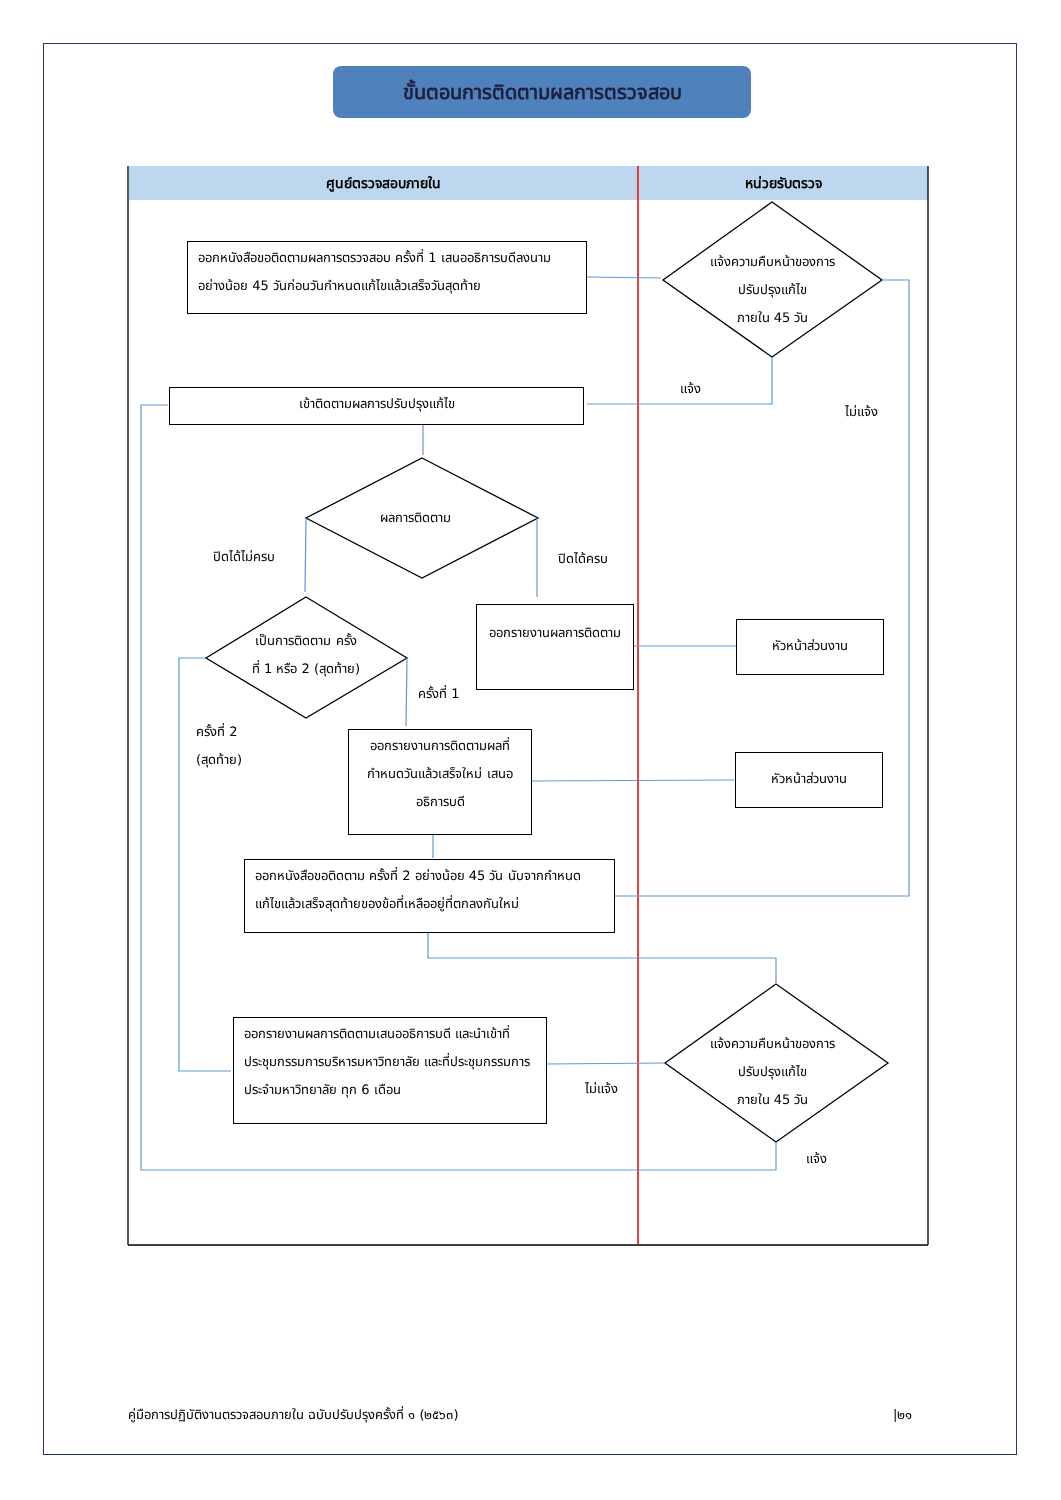ขั้นตอนการติดตามผลการตรวจสอบ
ศูนย์ตรวจสอบภายใน หน่วยรับตรวจ
ออกหนังสือขอติดตามผลการตรวจสอบ ครั้งที่ 1 เสนออธิการบดีลงนาม อย่างน้อย 45 วันก่อนวันกำหนดแก้ไขแล้วเสร็จวันสุดท้าย
แจ้งความคืบหน้าของการ
ปรับปรุงแก้ไข
ภายใน 45 วัน
แจ้ง
ไม่แจ้ง
เข้าติดตามผลการปรับปรุงแก้ไข
ผลการติดตาม
ปิดได้ไม่ครบ ปิดได้ครบ
เป็นการติดตาม ครั้ง
ที่ 1 หรือ 2 (สุดท้าย)
ออกรายงานผลการติดตาม
หัวหน้าส่วนงาน
ครั้งที่ 1
ครั้งที่ 2
(สุดท้าย)
ออกรายงานการติดตามผลที่กำหนดวันแล้วเสร็จใหม่ เสนออธิการบดี
หัวหน้าส่วนงาน
ออกหนังสือขอติดตาม ครั้งที่ 2 อย่างน้อย 45 วัน นับจากกำหนดแก้ไขแล้วเสร็จสุดท้ายของข้อที่เหลืออยู่ที่ตกลงกันใหม่
ออกรายงานผลการติดตามเสนออธิการบดี และนำเข้าที่ประชุมกรรมการบริหารมหาวิทยาลัย และที่ประชุมกรรมการประจำมหาวิทยาลัย ทุก 6 เดือน
แจ้งความคืบหน้าของการ
ปรับปรุงแก้ไข
ภายใน 45 วัน
ไม่แจ้ง
แจ้ง
คู่มือการปฏิบัติงานตรวจสอบภายใน ฉบับปรับปรุงครั้งที่ ๑ (๒๕๖๓)
|๒๑